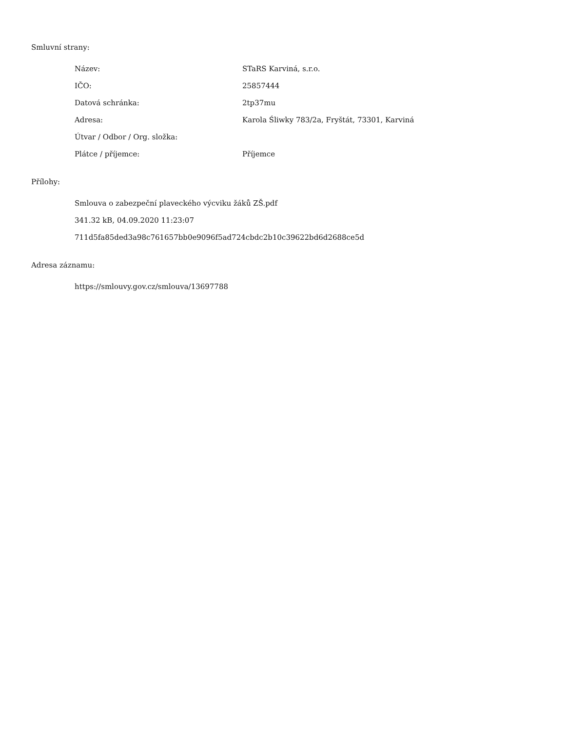Smluvní strany:
| Název: | STaRS Karviná, s.r.o. |
| IČO: | 25857444 |
| Datová schránka: | 2tp37mu |
| Adresa: | Karola Śliwky 783/2a, Fryštát, 73301, Karviná |
| Útvar / Odbor / Org. složka: | |
| Plátce / příjemce: | Příjemce |
Přílohy:
Smlouva o zabezpeční plaveckého výcviku žáků ZŠ.pdf
341.32 kB, 04.09.2020 11:23:07
711d5fa85ded3a98c761657bb0e9096f5ad724cbdc2b10c39622bd6d2688ce5d
Adresa záznamu:
https://smlouvy.gov.cz/smlouva/13697788